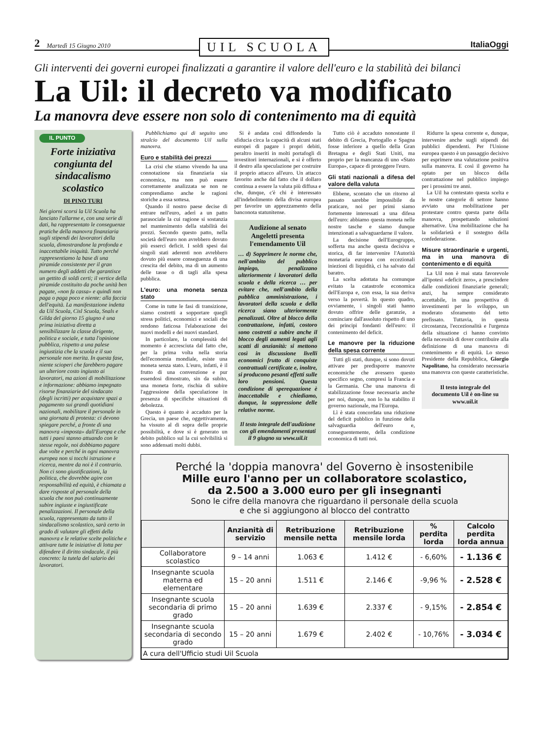2 Martedì 15 Giugno 2010 UIL SCUOLA ItaliaOggi
Gli interventi dei governi europei finalizzati a garantire il valore dell'euro e la stabilità dei bilanci
La Uil: il decreto va modificato
La manovra deve essere non solo di contenimento ma di equità
IL PUNTO
Forte iniziativa congiunta del sindacalismo scolastico
DI PINO TURI
Nei giorni scorsi la Uil Scuola ha lanciato l'allarme e, con una serie di dati, ha rappresentato le conseguenze pratiche della manovra finanziaria sugli stipendi dei lavoratori della scuola, dimostrandone la profonda e inaccettabile iniquità. Tutto perché rappresentiamo la base di una piramide consistente per il gran numero degli addetti che garantisce un gettito di soldi certi; il vertice della piramide costituito da poche unità ben pagate, «non fa cassa» e quindi non paga o paga poco e niente: alla faccia dell'equità. La manifestazione indetta da Uil Scuola, Cisl Scuola, Snals e Gilda del giorno 15 giugno è una prima iniziativa diretta a sensibilizzare la classe dirigente, politica e sociale, e tutta l'opinione pubblica, rispetto a una palese ingiustizia che la scuola e il suo personale non merita. In questa fase, niente scioperi che farebbero pagare un ulteriore costo ingiusto ai lavoratori, ma azioni di mobilitazione e informazione: abbiamo impegnato risorse finanziarie del sindacato (degli iscritti) per acquistare spazi a pagamento sui grandi quotidiani nazionali, mobilitare il personale in una giornata di protesta: ci devono spiegare perché, a fronte di una manovra «imposta» dall'Europa e che tutti i paesi stanno attuando con le stesse regole, noi dobbiamo pagare due volte e perché in ogni manovra europea non si tocchi istruzione e ricerca, mentre da noi è il contrario. Non ci sono giustificazioni, la politica, che dovrebbe agire con responsabilità ed equità, è chiamata a dare risposte al personale della scuola che non può continuamente subire ingiuste e ingiustificate penalizzazioni. Il personale della scuola, rappresentato da tutto il sindacalismo scolastico, sarà certo in grado di valutare gli effetti della manovra e le relative scelte politiche e attivare tutte le iniziative di lotta per difendere il diritto sindacale, il più concreto: la tutela del salario dei lavoratori.
Pubblichiamo qui di seguito uno stralcio del documento Uil sulla manovra.
Euro e stabilità dei prezzi
La crisi che stiamo vivendo ha una connotazione sia finanziaria sia economica, ma non può essere correttamente analizzata se non ne comprendiamo anche le ragioni storiche a essa sottesa.
Quando il nostro paese decise di entrare nell'euro, aderì a un patto parasociale la cui ragione si sostanzia nel mantenimento della stabilità dei prezzi. Secondo questo patto, nella società dell'euro non avrebbero dovuto più esserci deficit. I soldi spesi dai singoli stati aderenti non avrebbero dovuto più essere conseguenza di una crescita del debito, ma di un aumento delle tasse o di tagli alla spesa pubblica.
L'euro: una moneta senza stato
Come in tutte le fasi di transizione, siamo costretti a sopportare quegli stress politici, economici e sociali che rendono faticosa l'elaborazione dei nuovi modelli e dei nuovi standard.
In particolare, la complessità del momento è accresciuta dal fatto che, per la prima volta nella storia dell'economia mondiale, esiste una moneta senza stato. L'euro, infatti, è il frutto di una convenzione e pur essendosi dimostrato, sin da subito, una moneta forte, rischia di subire l'aggressione della speculazione in presenza di specifiche situazioni di debolezza.
Questo è quanto è accaduto per la Grecia, un paese che, oggettivamente, ha vissuto al di sopra delle proprie possibilità, e dove si è generato un debito pubblico sul la cui solvibilità si sono addensati molti dubbi.
Si è andata così diffondendo la sfiducia circa la capacità di alcuni stati europei di pagare i propri debiti, peraltro inseriti in molti portafogli di investitori internazionali, e si è offerto il destro alla speculazione per costruire il proprio attacco all'euro. Un attacco favorito anche dal fatto che il dollaro continua a essere la valuta più diffusa e che, dunque, c'è chi è interessato all'indebolimento della divisa europea per favorire un apprezzamento della banconota statunitense.
Audizione al senato
Angeletti presenta l'emendamento Uil
… d) Sopprimere le norme che, nell'ambito del pubblico impiego, penalizzano ulteriormente i lavoratori della scuola e della ricerca … per evitare che, nell'ambito della pubblica amministrazione, i lavoratori della scuola e della ricerca siano ulteriormente penalizzati. Oltre al blocco della contrattazione, infatti, costoro sono costretti a subire anche il blocco degli aumenti legati agli scatti di anzianità: si mettono così in discussione livelli economici frutto di conquiste contrattuali certificate e, inoltre, si producono pesanti effetti sulle loro pensioni. Questa condizione di sperequazione è inaccettabile e chiediamo, dunque, la soppressione delle relative norme.
Il testo integrale dell'audizione con gli emendamenti presentati il 9 giugno su www.uil.it
Tutto ciò è accaduto nonostante il debito di Grecia, Portogallo e Spagna fosse inferiore a quello della Gran Bretagna e degli Stati Uniti, ma proprio per la mancanza di uno «Stato Europa», capace di proteggere l'euro.
Gli stati nazionali a difesa del valore della valuta
Ebbene, scontato che un ritorno al passato sarebbe impossibile da praticare, noi per primi siamo fortemente interessati a una difesa dell'euro: abbiamo questa moneta nelle nostre tasche e siamo dunque intenzionati a salvaguardarne il valore.
La decisione dell'Eurogruppo, sofferta ma anche questa decisiva e storica, di far intervenire l'Autorità monetaria europea con eccezionali iniezioni di liquidità, ci ha salvato dal baratro.
La scelta adottata ha comunque evitato la catastrofe economica dell'Europa e, con essa, la sua deriva verso la povertà. In questo quadro, ovviamente, i singoli stati hanno dovuto offrire delle garanzie, a cominciare dall'assoluto rispetto di uno dei principi fondanti dell'euro: il contenimento del deficit.
Le manovre per la riduzione della spesa corrente
Tutti gli stati, dunque, si sono dovuti attivare per predisporre manovre economiche che avessero questo specifico segno, compresi la Francia e la Germania. Che una manovra di stabilizzazione fosse necessaria anche per noi, dunque, non lo ha stabilito il governo nazionale, ma l'Europa.
Lì è stata concordata una riduzione del deficit pubblico in funzione della salvaguardia dell'euro e, conseguentemente, della condizione economica di tutti noi.
Ridurre la spesa corrente e, dunque, intervenire anche sugli stipendi dei pubblici dipendenti. Per l'Unione europea questo è un passaggio decisivo per esprimere una valutazione positiva sulla manovra. E così il governo ha optato per un blocco della contrattazione nel pubblico impiego per i prossimi tre anni.
La Uil ha contestato questa scelta e le nostre categorie di settore hanno avviato una mobilitazione per protestare contro questa parte della manovra, prospettando soluzioni alternative. Una mobilitazione che ha la solidarietà e il sostegno della confederazione.
Misure straordinarie e urgenti, ma in una manovra di contenimento e di equità
La Uil non è mai stata favorevole all'ipotesi «deficit zero», a prescindere dalle condizioni finanziarie generali; anzi, ha sempre considerato accettabile, in una prospettiva di investimenti per lo sviluppo, un moderato sforamento del tetto prefissato. Tuttavia, in questa circostanza, l'eccezionalità e l'urgenza della situazione ci hanno convinto della necessità di dover contribuire alla definizione di una manovra di contenimento e di equità. Lo stesso Presidente della Repubblica, Giorgio Napolitano, ha considerato necessaria una manovra con queste caratteristiche.
Il testo integrale del documento Uil è on-line su www.uil.it
Perché la 'doppia manovra' del Governo è insostenibile
Mille euro l'anno per un collaboratore scolastico,
da 2.500 a 3.000 euro per gli insegnanti
Sono le cifre della manovra che riguardano il personale della scuola
e che si aggiungono al blocco del contratto
| | Anzianità di servizio | Retribuzione mensile netta | Retribuzione mensile lorda | % perdita lorda | Calcolo perdita lorda annua |
| --- | --- | --- | --- | --- | --- |
| Collaboratore scolastico | 9 – 14 anni | 1.063 € | 1.412 € | - 6,60% | - 1.136 € |
| Insegnante scuola materna ed elementare | 15 – 20 anni | 1.511 € | 2.146 € | -9,96 % | - 2.528 € |
| Insegnante scuola secondaria di primo grado | 15 – 20 anni | 1.639 € | 2.337 € | - 9,15% | - 2.854 € |
| Insegnante scuola secondaria di secondo grado | 15 – 20 anni | 1.679 € | 2.402 € | - 10,76% | - 3.034 € |
| A cura dell'Ufficio studi Uil Scuola | | | | | |